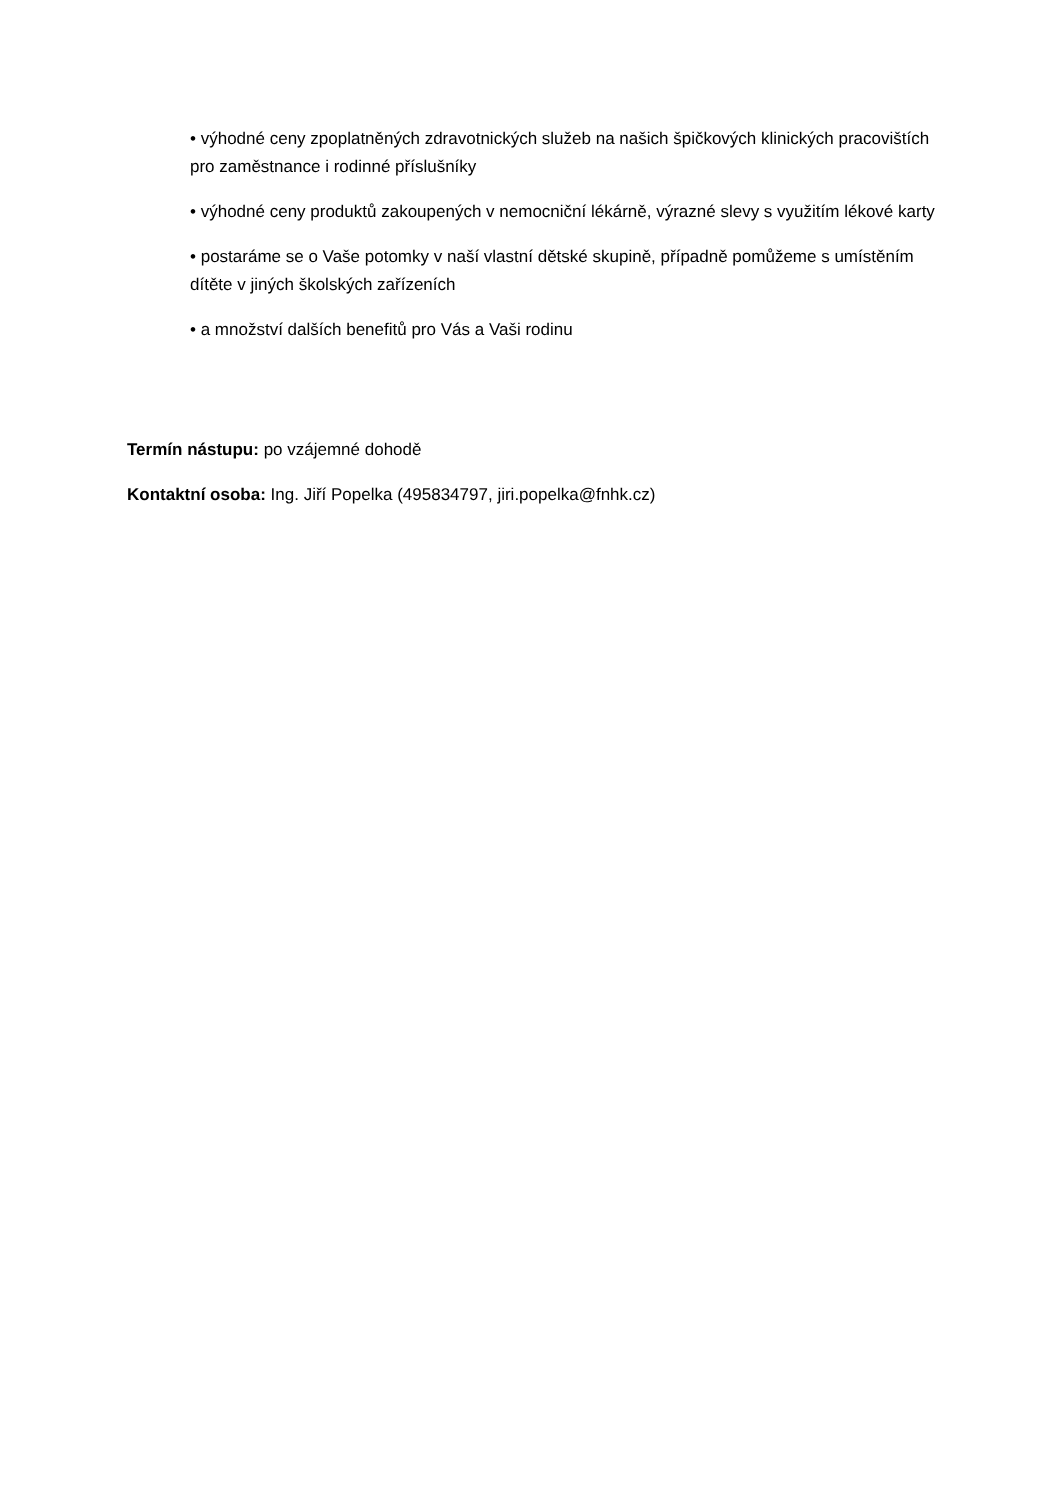• výhodné ceny zpoplatněných zdravotnických služeb na našich špičkových klinických pracovištích pro zaměstnance i rodinné příslušníky
• výhodné ceny produktů zakoupených v nemocniční lékárně, výrazné slevy s využitím lékové karty
• postaráme se o Vaše potomky v naší vlastní dětské skupině, případně pomůžeme s umístěním dítěte v jiných školských zařízeních
• a množství dalších benefitů pro Vás a Vaši rodinu
Termín nástupu: po vzájemné dohodě
Kontaktní osoba: Ing. Jiří Popelka (495834797, jiri.popelka@fnhk.cz)